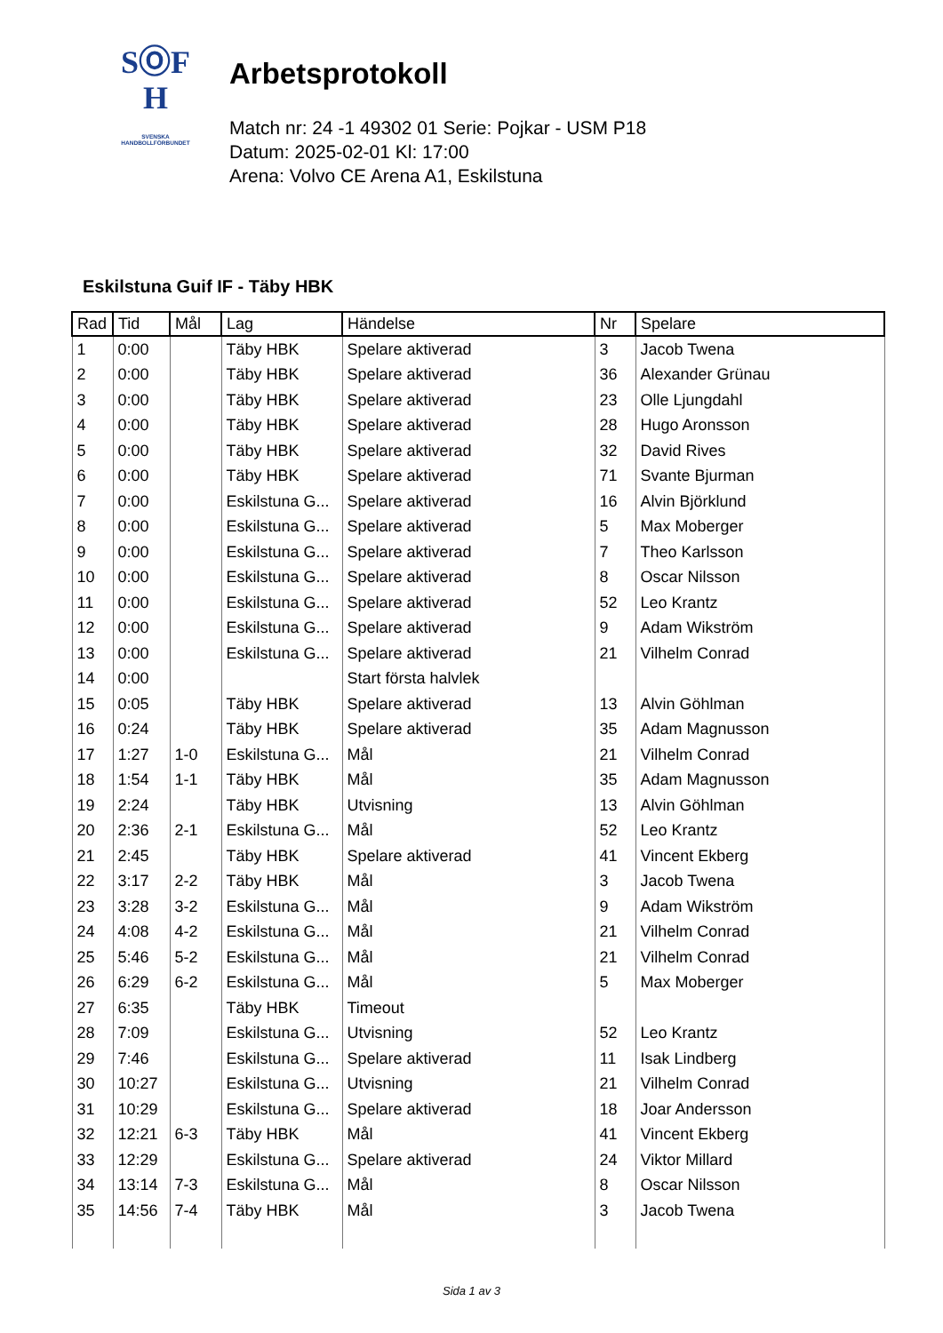SⓄF
H
SVENSKA
HANDBOLLFÖRBUNDET
Arbetsprotokoll
Match nr: 24 -1 49302 01 Serie: Pojkar - USM P18
Datum: 2025-02-01 Kl: 17:00
Arena: Volvo CE Arena A1, Eskilstuna
Eskilstuna Guif IF - Täby HBK
| Rad | Tid | Mål | Lag | Händelse | Nr | Spelare |
| --- | --- | --- | --- | --- | --- | --- |
| 1 | 0:00 | | Täby HBK | Spelare aktiverad | 3 | Jacob Twena |
| 2 | 0:00 | | Täby HBK | Spelare aktiverad | 36 | Alexander Grünau |
| 3 | 0:00 | | Täby HBK | Spelare aktiverad | 23 | Olle Ljungdahl |
| 4 | 0:00 | | Täby HBK | Spelare aktiverad | 28 | Hugo Aronsson |
| 5 | 0:00 | | Täby HBK | Spelare aktiverad | 32 | David Rives |
| 6 | 0:00 | | Täby HBK | Spelare aktiverad | 71 | Svante Bjurman |
| 7 | 0:00 | | Eskilstuna G... | Spelare aktiverad | 16 | Alvin Björklund |
| 8 | 0:00 | | Eskilstuna G... | Spelare aktiverad | 5 | Max Moberger |
| 9 | 0:00 | | Eskilstuna G... | Spelare aktiverad | 7 | Theo Karlsson |
| 10 | 0:00 | | Eskilstuna G... | Spelare aktiverad | 8 | Oscar Nilsson |
| 11 | 0:00 | | Eskilstuna G... | Spelare aktiverad | 52 | Leo Krantz |
| 12 | 0:00 | | Eskilstuna G... | Spelare aktiverad | 9 | Adam Wikström |
| 13 | 0:00 | | Eskilstuna G... | Spelare aktiverad | 21 | Vilhelm Conrad |
| 14 | 0:00 | | | Start första halvlek | | |
| 15 | 0:05 | | Täby HBK | Spelare aktiverad | 13 | Alvin Göhlman |
| 16 | 0:24 | | Täby HBK | Spelare aktiverad | 35 | Adam Magnusson |
| 17 | 1:27 | 1-0 | Eskilstuna G... | Mål | 21 | Vilhelm Conrad |
| 18 | 1:54 | 1-1 | Täby HBK | Mål | 35 | Adam Magnusson |
| 19 | 2:24 | | Täby HBK | Utvisning | 13 | Alvin Göhlman |
| 20 | 2:36 | 2-1 | Eskilstuna G... | Mål | 52 | Leo Krantz |
| 21 | 2:45 | | Täby HBK | Spelare aktiverad | 41 | Vincent Ekberg |
| 22 | 3:17 | 2-2 | Täby HBK | Mål | 3 | Jacob Twena |
| 23 | 3:28 | 3-2 | Eskilstuna G... | Mål | 9 | Adam Wikström |
| 24 | 4:08 | 4-2 | Eskilstuna G... | Mål | 21 | Vilhelm Conrad |
| 25 | 5:46 | 5-2 | Eskilstuna G... | Mål | 21 | Vilhelm Conrad |
| 26 | 6:29 | 6-2 | Eskilstuna G... | Mål | 5 | Max Moberger |
| 27 | 6:35 | | Täby HBK | Timeout | | |
| 28 | 7:09 | | Eskilstuna G... | Utvisning | 52 | Leo Krantz |
| 29 | 7:46 | | Eskilstuna G... | Spelare aktiverad | 11 | Isak Lindberg |
| 30 | 10:27 | | Eskilstuna G... | Utvisning | 21 | Vilhelm Conrad |
| 31 | 10:29 | | Eskilstuna G... | Spelare aktiverad | 18 | Joar Andersson |
| 32 | 12:21 | 6-3 | Täby HBK | Mål | 41 | Vincent Ekberg |
| 33 | 12:29 | | Eskilstuna G... | Spelare aktiverad | 24 | Viktor Millard |
| 34 | 13:14 | 7-3 | Eskilstuna G... | Mål | 8 | Oscar Nilsson |
| 35 | 14:56 | 7-4 | Täby HBK | Mål | 3 | Jacob Twena |
Sida 1 av 3